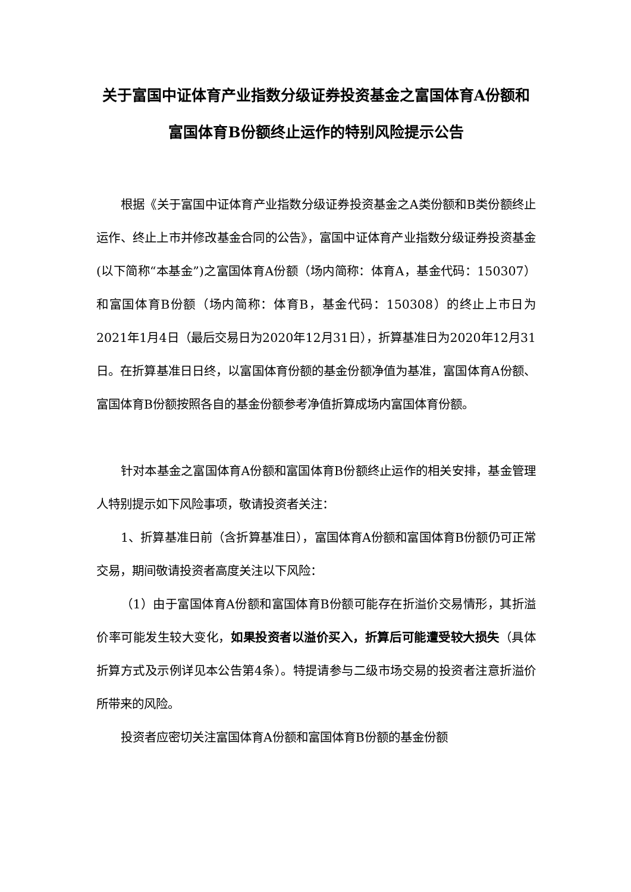关于富国中证体育产业指数分级证券投资基金之富国体育A份额和富国体育B份额终止运作的特别风险提示公告
根据《关于富国中证体育产业指数分级证券投资基金之A类份额和B类份额终止运作、终止上市并修改基金合同的公告》，富国中证体育产业指数分级证券投资基金(以下简称“本基金”)之富国体育A份额（场内简称：体育A，基金代码：150307）和富国体育B份额（场内简称：体育B，基金代码：150308）的终止上市日为2021年1月4日（最后交易日为2020年12月31日），折算基准日为2020年12月31日。在折算基准日日终，以富国体育份额的基金份额净值为基准，富国体育A份额、富国体育B份额按照各自的基金份额参考净值折算成场内富国体育份额。
针对本基金之富国体育A份额和富国体育B份额终止运作的相关安排，基金管理人特别提示如下风险事项，敬请投资者关注：
1、折算基准日前（含折算基准日），富国体育A份额和富国体育B份额仍可正常交易，期间敬请投资者高度关注以下风险：
（1）由于富国体育A份额和富国体育B份额可能存在折溢价交易情形，其折溢价率可能发生较大变化，如果投资者以溢价买入，折算后可能遭受较大损失（具体折算方式及示例详见本公告第4条）。特提请参与二级市场交易的投资者注意折溢价所带来的风险。
投资者应密切关注富国体育A份额和富国体育B份额的基金份额